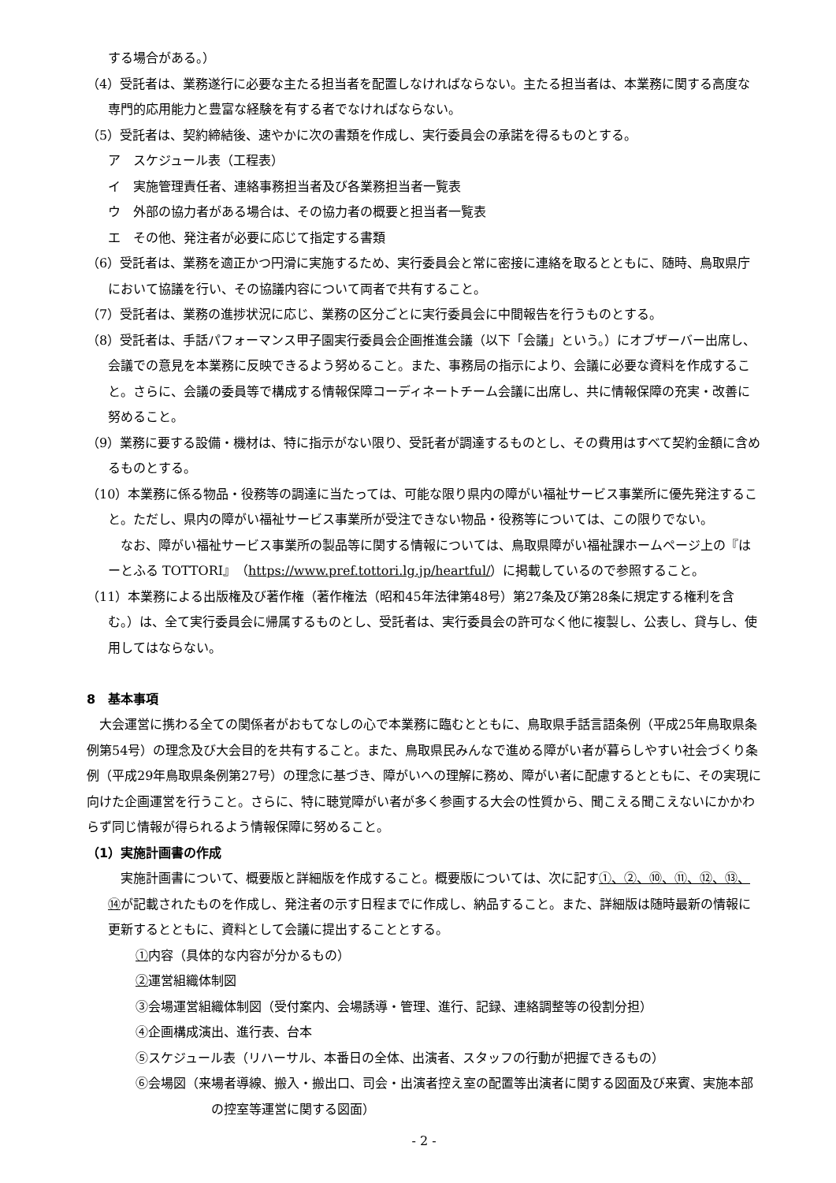する場合がある。）
（4）受託者は、業務遂行に必要な主たる担当者を配置しなければならない。主たる担当者は、本業務に関する高度な専門的応用能力と豊富な経験を有する者でなければならない。
（5）受託者は、契約締結後、速やかに次の書類を作成し、実行委員会の承諾を得るものとする。
ア　スケジュール表（工程表）
イ　実施管理責任者、連絡事務担当者及び各業務担当者一覧表
ウ　外部の協力者がある場合は、その協力者の概要と担当者一覧表
エ　その他、発注者が必要に応じて指定する書類
（6）受託者は、業務を適正かつ円滑に実施するため、実行委員会と常に密接に連絡を取るとともに、随時、鳥取県庁において協議を行い、その協議内容について両者で共有すること。
（7）受託者は、業務の進捗状況に応じ、業務の区分ごとに実行委員会に中間報告を行うものとする。
（8）受託者は、手話パフォーマンス甲子園実行委員会企画推進会議（以下「会議」という。）にオブザーバー出席し、会議での意見を本業務に反映できるよう努めること。また、事務局の指示により、会議に必要な資料を作成すること。さらに、会議の委員等で構成する情報保障コーディネートチーム会議に出席し、共に情報保障の充実・改善に努めること。
（9）業務に要する設備・機材は、特に指示がない限り、受託者が調達するものとし、その費用はすべて契約金額に含めるものとする。
（10）本業務に係る物品・役務等の調達に当たっては、可能な限り県内の障がい福祉サービス事業所に優先発注すること。ただし、県内の障がい福祉サービス事業所が受注できない物品・役務等については、この限りでない。
なお、障がい福祉サービス事業所の製品等に関する情報については、鳥取県障がい福祉課ホームページ上の『はーとふる TOTTORI』（https://www.pref.tottori.lg.jp/heartful/）に掲載しているので参照すること。
（11）本業務による出版権及び著作権（著作権法（昭和45年法律第48号）第27条及び第28条に規定する権利を含む。）は、全て実行委員会に帰属するものとし、受託者は、実行委員会の許可なく他に複製し、公表し、貸与し、使用してはならない。
8　基本事項
大会運営に携わる全ての関係者がおもてなしの心で本業務に臨むとともに、鳥取県手話言語条例（平成25年鳥取県条例第54号）の理念及び大会目的を共有すること。また、鳥取県民みんなで進める障がい者が暮らしやすい社会づくり条例（平成29年鳥取県条例第27号）の理念に基づき、障がいへの理解に務め、障がい者に配慮するとともに、その実現に向けた企画運営を行うこと。さらに、特に聴覚障がい者が多く参画する大会の性質から、聞こえる聞こえないにかかわらず同じ情報が得られるよう情報保障に努めること。
（1）実施計画書の作成
実施計画書について、概要版と詳細版を作成すること。概要版については、次に記す①、②、⑩、⑪、⑫、⑬、⑭が記載されたものを作成し、発注者の示す日程までに作成し、納品すること。また、詳細版は随時最新の情報に更新するとともに、資料として会議に提出することとする。
①内容（具体的な内容が分かるもの）
②運営組織体制図
③会場運営組織体制図（受付案内、会場誘導・管理、進行、記録、連絡調整等の役割分担）
④企画構成演出、進行表、台本
⑤スケジュール表（リハーサル、本番日の全体、出演者、スタッフの行動が把握できるもの）
⑥会場図（来場者導線、搬入・搬出口、司会・出演者控え室の配置等出演者に関する図面及び来賓、実施本部の控室等運営に関する図面）
- 2 -